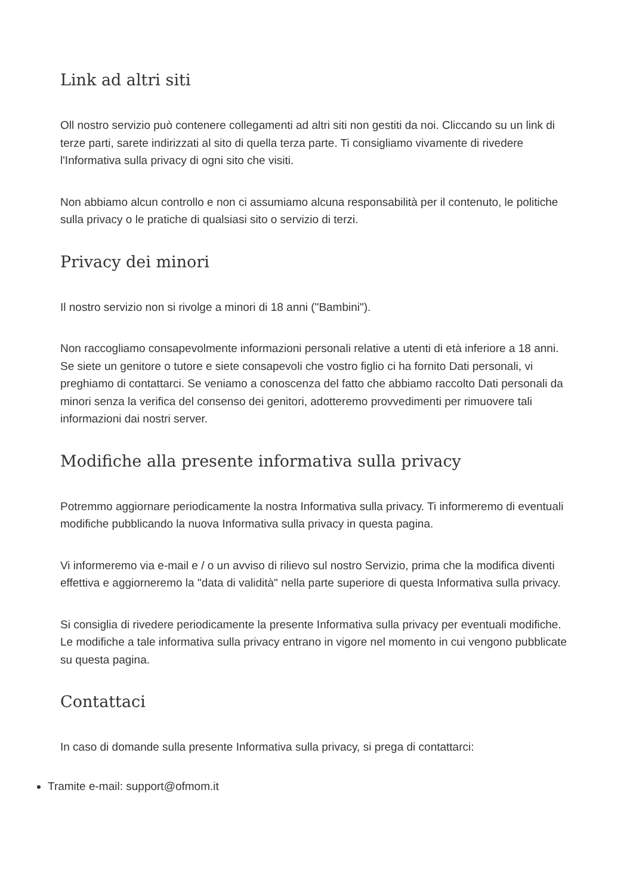Link ad altri siti
Oll nostro servizio può contenere collegamenti ad altri siti non gestiti da noi. Cliccando su un link di terze parti, sarete indirizzati al sito di quella terza parte. Ti consigliamo vivamente di rivedere l'Informativa sulla privacy di ogni sito che visiti.
Non abbiamo alcun controllo e non ci assumiamo alcuna responsabilità per il contenuto, le politiche sulla privacy o le pratiche di qualsiasi sito o servizio di terzi.
Privacy dei minori
Il nostro servizio non si rivolge a minori di 18 anni ("Bambini").
Non raccogliamo consapevolmente informazioni personali relative a utenti di età inferiore a 18 anni. Se siete un genitore o tutore e siete consapevoli che vostro figlio ci ha fornito Dati personali, vi preghiamo di contattarci. Se veniamo a conoscenza del fatto che abbiamo raccolto Dati personali da minori senza la verifica del consenso dei genitori, adotteremo provvedimenti per rimuovere tali informazioni dai nostri server.
Modifiche alla presente informativa sulla privacy
Potremmo aggiornare periodicamente la nostra Informativa sulla privacy. Ti informeremo di eventuali modifiche pubblicando la nuova Informativa sulla privacy in questa pagina.
Vi informeremo via e-mail e / o un avviso di rilievo sul nostro Servizio, prima che la modifica diventi effettiva e aggiorneremo la "data di validità" nella parte superiore di questa Informativa sulla privacy.
Si consiglia di rivedere periodicamente la presente Informativa sulla privacy per eventuali modifiche. Le modifiche a tale informativa sulla privacy entrano in vigore nel momento in cui vengono pubblicate su questa pagina.
Contattaci
In caso di domande sulla presente Informativa sulla privacy, si prega di contattarci:
Tramite e-mail: support@ofmom.it